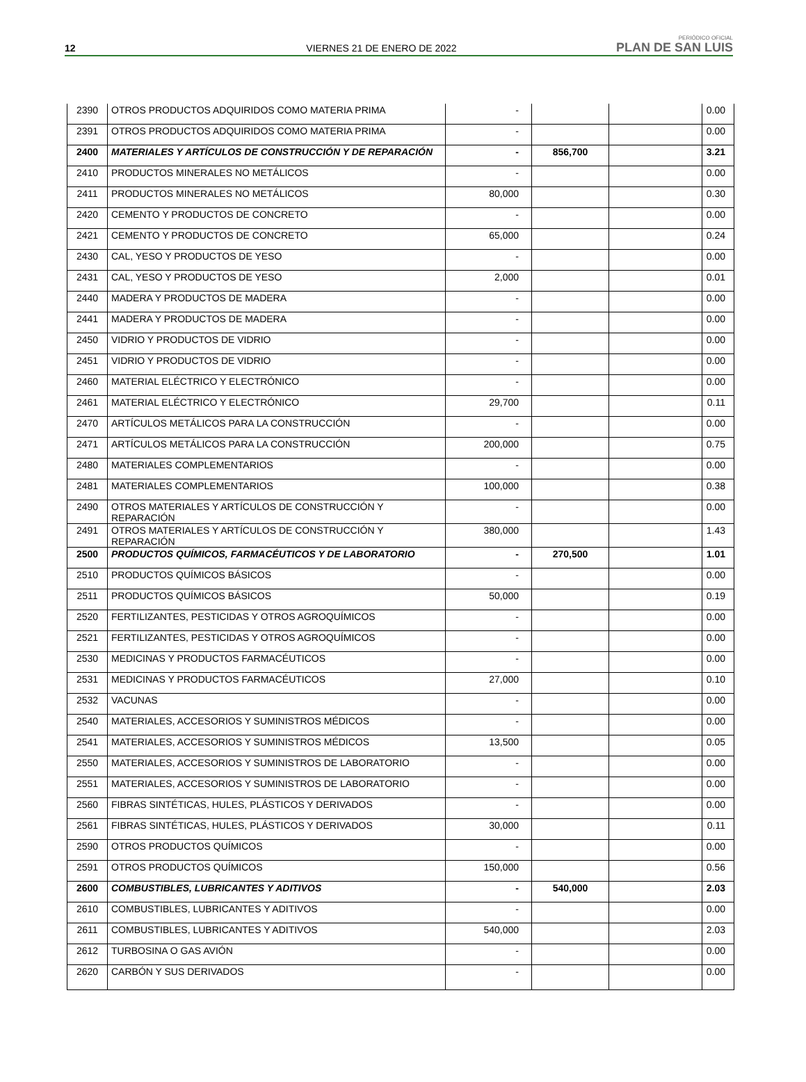12 VIERNES 21 DE ENERO DE 2022 PERIÓDICO OFICIAL
PLAN DE SAN LUIS
| 2390 | OTROS PRODUCTOS ADQUIRIDOS COMO MATERIA PRIMA | - | | | 0.00 |
| 2391 | OTROS PRODUCTOS ADQUIRIDOS COMO MATERIA PRIMA | - | | | 0.00 |
| 2400 | MATERIALES Y ARTÍCULOS DE CONSTRUCCIÓN Y DE REPARACIÓN | - | 856,700 | | 3.21 |
| 2410 | PRODUCTOS MINERALES NO METÁLICOS | - | | | 0.00 |
| 2411 | PRODUCTOS MINERALES NO METÁLICOS | 80,000 | | | 0.30 |
| 2420 | CEMENTO Y PRODUCTOS DE CONCRETO | - | | | 0.00 |
| 2421 | CEMENTO Y PRODUCTOS DE CONCRETO | 65,000 | | | 0.24 |
| 2430 | CAL, YESO Y PRODUCTOS DE YESO | - | | | 0.00 |
| 2431 | CAL, YESO Y PRODUCTOS DE YESO | 2,000 | | | 0.01 |
| 2440 | MADERA Y PRODUCTOS DE MADERA | - | | | 0.00 |
| 2441 | MADERA Y PRODUCTOS DE MADERA | - | | | 0.00 |
| 2450 | VIDRIO Y PRODUCTOS DE VIDRIO | - | | | 0.00 |
| 2451 | VIDRIO Y PRODUCTOS DE VIDRIO | - | | | 0.00 |
| 2460 | MATERIAL ELÉCTRICO Y ELECTRÓNICO | - | | | 0.00 |
| 2461 | MATERIAL ELÉCTRICO Y ELECTRÓNICO | 29,700 | | | 0.11 |
| 2470 | ARTÍCULOS METÁLICOS PARA LA CONSTRUCCIÓN | - | | | 0.00 |
| 2471 | ARTÍCULOS METÁLICOS PARA LA CONSTRUCCIÓN | 200,000 | | | 0.75 |
| 2480 | MATERIALES COMPLEMENTARIOS | - | | | 0.00 |
| 2481 | MATERIALES COMPLEMENTARIOS | 100,000 | | | 0.38 |
| 2490 | OTROS MATERIALES Y ARTÍCULOS DE CONSTRUCCIÓN Y REPARACIÓN | - | | | 0.00 |
| 2491 | OTROS MATERIALES Y ARTÍCULOS DE CONSTRUCCIÓN Y REPARACIÓN | 380,000 | | | 1.43 |
| 2500 | PRODUCTOS QUÍMICOS, FARMACÉUTICOS Y DE LABORATORIO | - | 270,500 | | 1.01 |
| 2510 | PRODUCTOS QUÍMICOS BÁSICOS | - | | | 0.00 |
| 2511 | PRODUCTOS QUÍMICOS BÁSICOS | 50,000 | | | 0.19 |
| 2520 | FERTILIZANTES, PESTICIDAS Y OTROS AGROQUÍMICOS | - | | | 0.00 |
| 2521 | FERTILIZANTES, PESTICIDAS Y OTROS AGROQUÍMICOS | - | | | 0.00 |
| 2530 | MEDICINAS Y PRODUCTOS FARMACÉUTICOS | - | | | 0.00 |
| 2531 | MEDICINAS Y PRODUCTOS FARMACÉUTICOS | 27,000 | | | 0.10 |
| 2532 | VACUNAS | - | | | 0.00 |
| 2540 | MATERIALES, ACCESORIOS Y SUMINISTROS MÉDICOS | - | | | 0.00 |
| 2541 | MATERIALES, ACCESORIOS Y SUMINISTROS MÉDICOS | 13,500 | | | 0.05 |
| 2550 | MATERIALES, ACCESORIOS Y SUMINISTROS DE LABORATORIO | - | | | 0.00 |
| 2551 | MATERIALES, ACCESORIOS Y SUMINISTROS DE LABORATORIO | - | | | 0.00 |
| 2560 | FIBRAS SINTÉTICAS, HULES, PLÁSTICOS Y DERIVADOS | - | | | 0.00 |
| 2561 | FIBRAS SINTÉTICAS, HULES, PLÁSTICOS Y DERIVADOS | 30,000 | | | 0.11 |
| 2590 | OTROS PRODUCTOS QUÍMICOS | - | | | 0.00 |
| 2591 | OTROS PRODUCTOS QUÍMICOS | 150,000 | | | 0.56 |
| 2600 | COMBUSTIBLES, LUBRICANTES Y ADITIVOS | - | 540,000 | | 2.03 |
| 2610 | COMBUSTIBLES, LUBRICANTES Y ADITIVOS | - | | | 0.00 |
| 2611 | COMBUSTIBLES, LUBRICANTES Y ADITIVOS | 540,000 | | | 2.03 |
| 2612 | TURBOSINA O GAS AVIÓN | - | | | 0.00 |
| 2620 | CARBÓN Y SUS DERIVADOS | - | | | 0.00 |